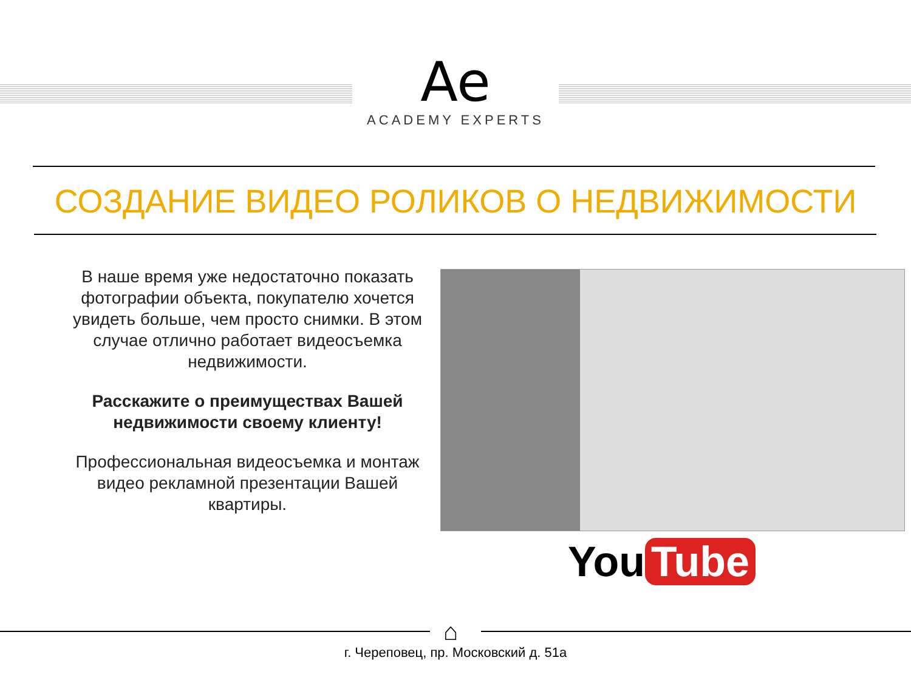Ae
ACADEMY EXPERTS
СОЗДАНИЕ ВИДЕО РОЛИКОВ О НЕДВИЖИМОСТИ
В наше время уже недостаточно показать фотографии объекта, покупателю хочется увидеть больше, чем просто снимки. В этом случае отлично работает видеосъемка недвижимости.
Расскажите о преимуществах Вашей недвижимости своему клиенту!
Профессиональная видеосъемка и монтаж видео рекламной презентации Вашей квартиры.
You Tube
⌂
г. Череповец, пр. Московский д. 51а